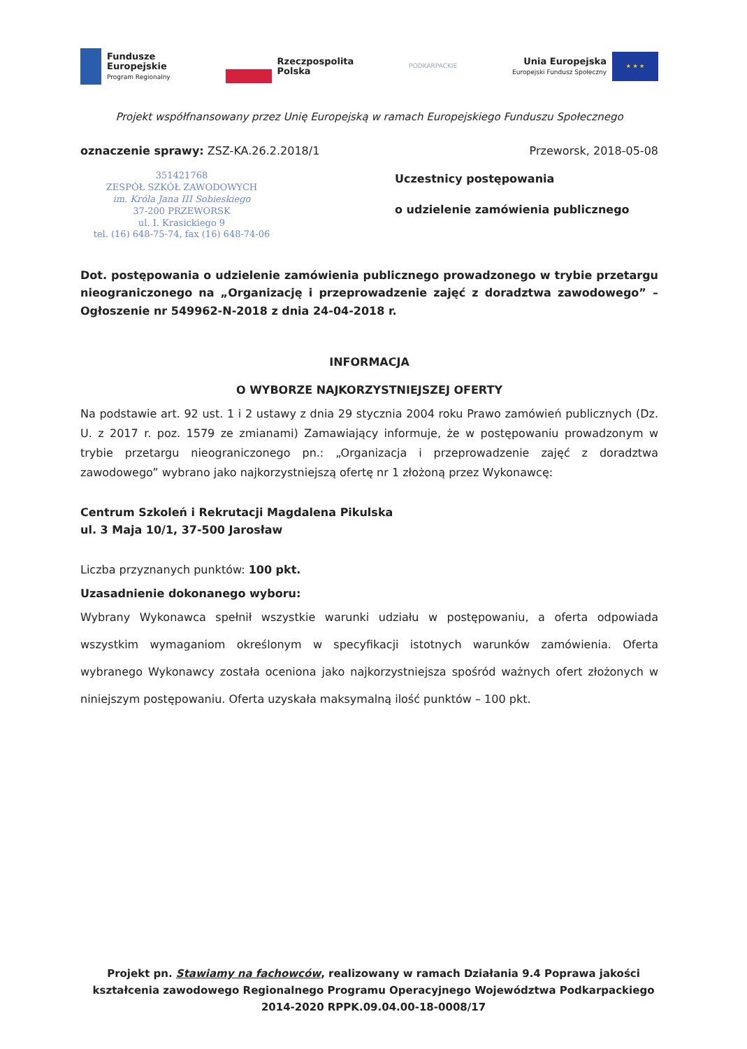Fundusze
Europejskie
Program Regionalny
Rzeczpospolita
Polska
PODKARPACKIE
Unia Europejska
Europejski Fundusz Społeczny
★ ★ ★
Projekt współfnansowany przez Unię Europejską w ramach Europejskiego Funduszu Społecznego
oznaczenie sprawy: ZSZ-KA.26.2.2018/1
Przeworsk, 2018-05-08
351421768
ZESPÓŁ SZKÓŁ ZAWODOWYCH
im. Króla Jana III Sobieskiego
37-200 PRZEWORSK
ul. I. Krasickiego 9
tel. (16) 648-75-74, fax (16) 648-74-06
Uczestnicy postępowania
o udzielenie zamówienia publicznego
Dot. postępowania o udzielenie zamówienia publicznego prowadzonego w trybie przetargu nieograniczonego na „Organizację i przeprowadzenie zajęć z doradztwa zawodowego” – Ogłoszenie nr 549962-N-2018 z dnia 24-04-2018 r.
INFORMACJA
O WYBORZE NAJKORZYSTNIEJSZEJ OFERTY
Na podstawie art. 92 ust. 1 i 2 ustawy z dnia 29 stycznia 2004 roku Prawo zamówień publicznych (Dz. U. z 2017 r. poz. 1579 ze zmianami) Zamawiający informuje, że w postępowaniu prowadzonym w trybie przetargu nieograniczonego pn.: „Organizacja i przeprowadzenie zajęć z doradztwa zawodowego” wybrano jako najkorzystniejszą ofertę nr 1 złożoną przez Wykonawcę:
Centrum Szkoleń i Rekrutacji Magdalena Pikulska
ul. 3 Maja 10/1, 37-500 Jarosław
Liczba przyznanych punktów: 100 pkt.
Uzasadnienie dokonanego wyboru:
Wybrany Wykonawca spełnił wszystkie warunki udziału w postępowaniu, a oferta odpowiada wszystkim wymaganiom określonym w specyfikacji istotnych warunków zamówienia. Oferta wybranego Wykonawcy została oceniona jako najkorzystniejsza spośród ważnych ofert złożonych w niniejszym postępowaniu. Oferta uzyskała maksymalną ilość punktów – 100 pkt.
Projekt pn. Stawiamy na fachowców, realizowany w ramach Działania 9.4 Poprawa jakości kształcenia zawodowego Regionalnego Programu Operacyjnego Województwa Podkarpackiego 2014-2020 RPPK.09.04.00-18-0008/17